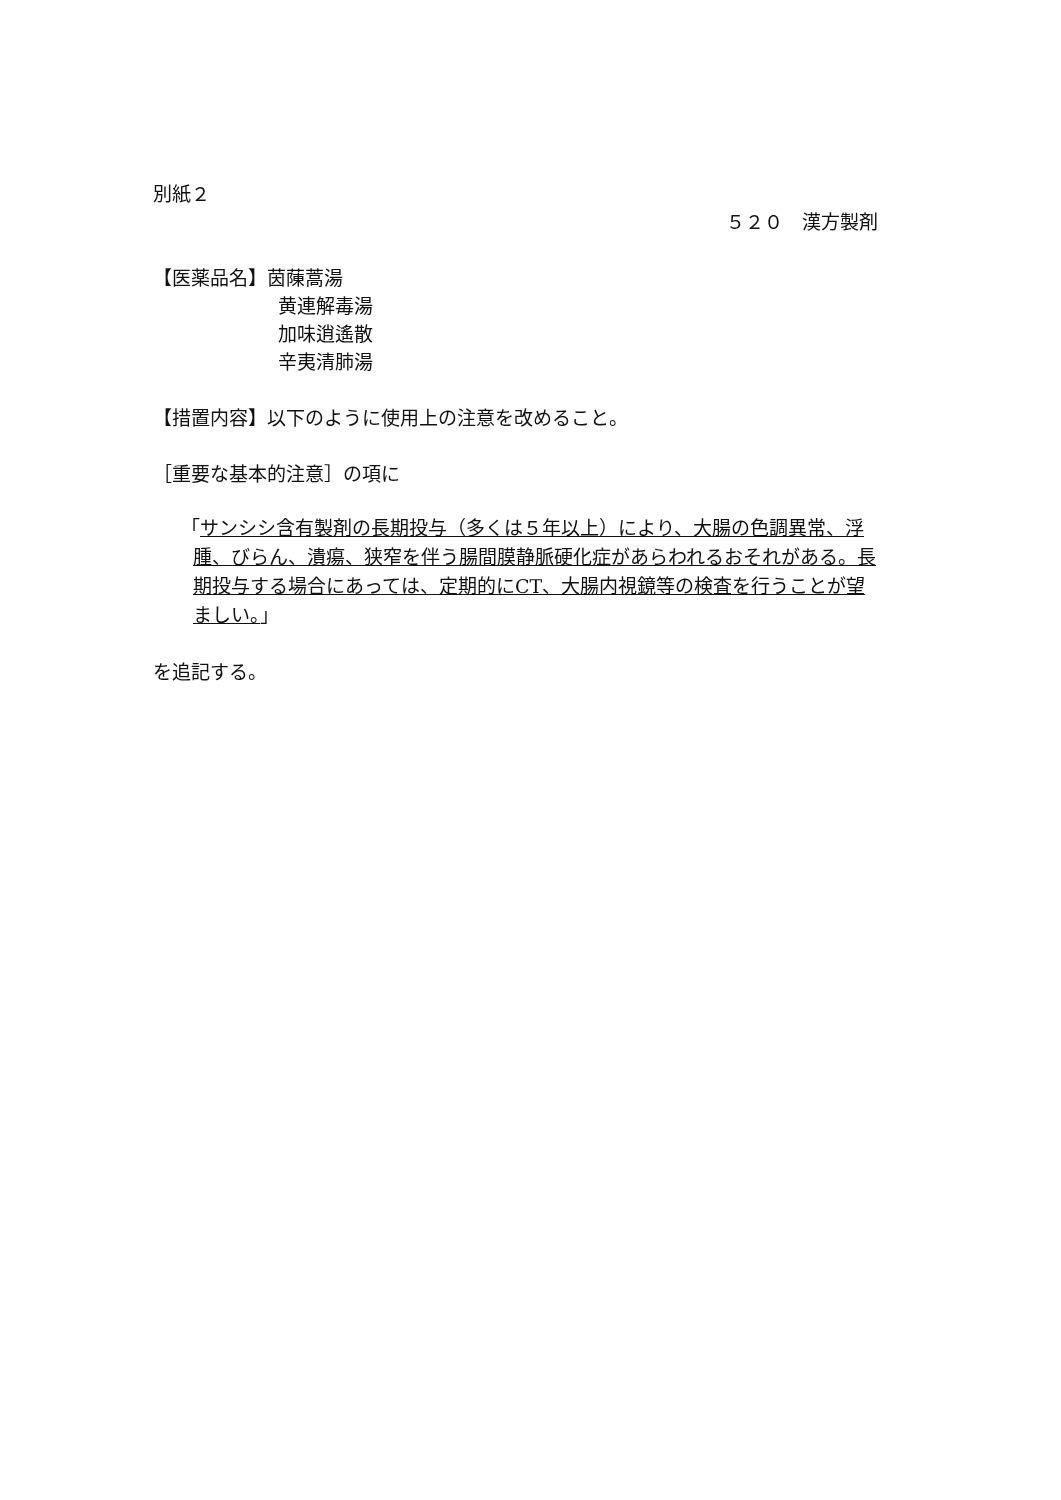別紙２
５２０　漢方製剤
【医薬品名】茵蔯蒿湯
黄連解毒湯
加味逍遙散
辛夷清肺湯
【措置内容】以下のように使用上の注意を改めること。
［重要な基本的注意］の項に
「サンシシ含有製剤の長期投与（多くは５年以上）により、大腸の色調異常、浮腫、びらん、潰瘍、狭窄を伴う腸間膜静脈硬化症があらわれるおそれがある。長期投与する場合にあっては、定期的にCT、大腸内視鏡等の検査を行うことが望ましい。」
を追記する。